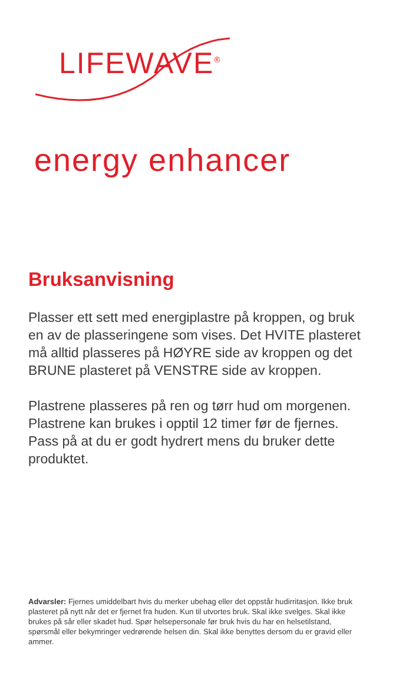LIFEWAVE<sup>®</sup>
energy enhancer
Bruksanvisning
Plasser ett sett med energiplastre på kroppen, og bruk en av de plasseringene som vises. Det HVITE plasteret må alltid plasseres på HØYRE side av kroppen og det BRUNE plasteret på VENSTRE side av kroppen.
Plastrene plasseres på ren og tørr hud om morgenen. Plastrene kan brukes i opptil 12 timer før de fjernes. Pass på at du er godt hydrert mens du bruker dette produktet.
Advarsler: Fjernes umiddelbart hvis du merker ubehag eller det oppstår hudirritasjon. Ikke bruk plasteret på nytt når det er fjernet fra huden. Kun til utvortes bruk. Skal ikke svelges. Skal ikke brukes på sår eller skadet hud. Spør helsepersonale før bruk hvis du har en helsetilstand, spørsmål eller bekymringer vedrørende helsen din. Skal ikke benyttes dersom du er gravid eller ammer.